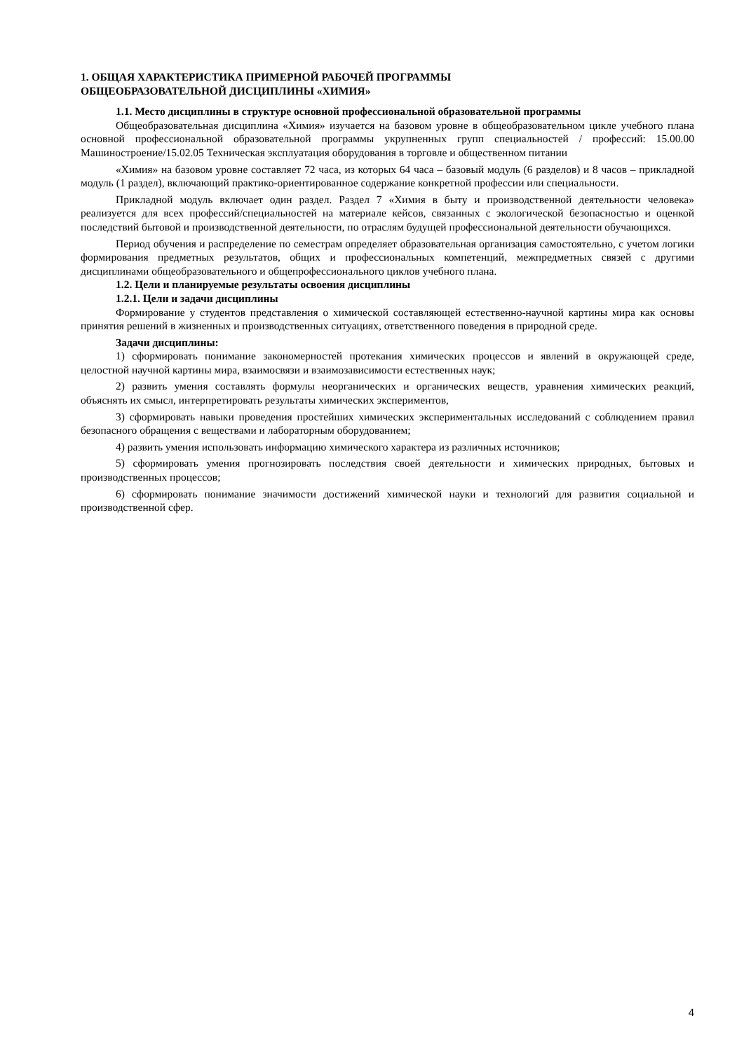1. ОБЩАЯ ХАРАКТЕРИСТИКА ПРИМЕРНОЙ РАБОЧЕЙ ПРОГРАММЫ
ОБЩЕОБРАЗОВАТЕЛЬНОЙ ДИСЦИПЛИНЫ «ХИМИЯ»
1.1. Место дисциплины в структуре основной профессиональной образовательной программы
Общеобразовательная дисциплина «Химия» изучается на базовом уровне в общеобразовательном цикле учебного плана основной профессиональной образовательной программы укрупненных групп специальностей / профессий: 15.00.00 Машиностроение/15.02.05 Техническая эксплуатация оборудования в торговле и общественном питании
«Химия» на базовом уровне составляет 72 часа, из которых 64 часа – базовый модуль (6 разделов) и 8 часов – прикладной модуль (1 раздел), включающий практико-ориентированное содержание конкретной профессии или специальности.
Прикладной модуль включает один раздел. Раздел 7 «Химия в быту и производственной деятельности человека» реализуется для всех профессий/специальностей на материале кейсов, связанных с экологической безопасностью и оценкой последствий бытовой и производственной деятельности, по отраслям будущей профессиональной деятельности обучающихся.
Период обучения и распределение по семестрам определяет образовательная организация самостоятельно, с учетом логики формирования предметных результатов, общих и профессиональных компетенций, межпредметных связей с другими дисциплинами общеобразовательного и общепрофессионального циклов учебного плана.
1.2. Цели и планируемые результаты освоения дисциплины
1.2.1. Цели и задачи дисциплины
Формирование у студентов представления о химической составляющей естественно-научной картины мира как основы принятия решений в жизненных и производственных ситуациях, ответственного поведения в природной среде.
Задачи дисциплины:
1) сформировать понимание закономерностей протекания химических процессов и явлений в окружающей среде, целостной научной картины мира, взаимосвязи и взаимозависимости естественных наук;
2) развить умения составлять формулы неорганических и органических веществ, уравнения химических реакций, объяснять их смысл, интерпретировать результаты химических экспериментов,
3) сформировать навыки проведения простейших химических экспериментальных исследований с соблюдением правил безопасного обращения с веществами и лабораторным оборудованием;
4) развить умения использовать информацию химического характера из различных источников;
5) сформировать умения прогнозировать последствия своей деятельности и химических природных, бытовых и производственных процессов;
6) сформировать понимание значимости достижений химической науки и технологий для развития социальной и производственной сфер.
4